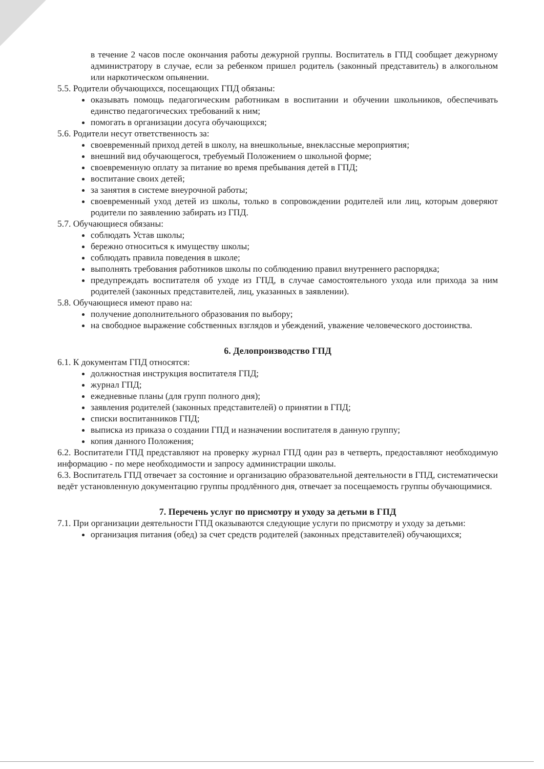в течение 2 часов после окончания работы дежурной группы. Воспитатель в ГПД сообщает дежурному администратору в случае, если за ребенком пришел родитель (законный представитель) в алкогольном или наркотическом опьянении.
5.5. Родители обучающихся, посещающих ГПД обязаны:
оказывать помощь педагогическим работникам в воспитании и обучении школьников, обеспечивать единство педагогических требований к ним;
помогать в организации досуга обучающихся;
5.6. Родители несут ответственность за:
своевременный приход детей в школу, на внешкольные, внеклассные мероприятия;
внешний вид обучающегося, требуемый Положением о школьной форме;
своевременную оплату за питание во время пребывания детей в ГПД;
воспитание своих детей;
за занятия в системе внеурочной работы;
своевременный уход детей из школы, только в сопровождении родителей или лиц, которым доверяют родители по заявлению забирать из ГПД.
5.7. Обучающиеся обязаны:
соблюдать Устав школы;
бережно относиться к имуществу школы;
соблюдать правила поведения в школе;
выполнять требования работников школы по соблюдению правил внутреннего распорядка;
предупреждать воспитателя об уходе из ГПД, в случае самостоятельного ухода или прихода за ним родителей (законных представителей, лиц, указанных в заявлении).
5.8. Обучающиеся имеют право на:
получение дополнительного образования по выбору;
на свободное выражение собственных взглядов и убеждений, уважение человеческого достоинства.
6. Делопроизводство ГПД
6.1. К документам ГПД относятся:
должностная инструкция воспитателя ГПД;
журнал ГПД;
ежедневные планы (для групп полного дня);
заявления родителей (законных представителей) о принятии в ГПД;
списки воспитанников ГПД;
выписка из приказа о создании ГПД и назначении воспитателя в данную группу;
копия данного Положения;
6.2. Воспитатели ГПД представляют на проверку журнал ГПД один раз в четверть, предоставляют необходимую информацию - по мере необходимости и запросу администрации школы.
6.3. Воспитатель ГПД отвечает за состояние и организацию образовательной деятельности в ГПД, систематически ведёт установленную документацию группы продлённого дня, отвечает за посещаемость группы обучающимися.
7. Перечень услуг по присмотру и уходу за детьми в ГПД
7.1. При организации деятельности ГПД оказываются следующие услуги по присмотру и уходу за детьми:
организация питания (обед) за счет средств родителей (законных представителей) обучающихся;